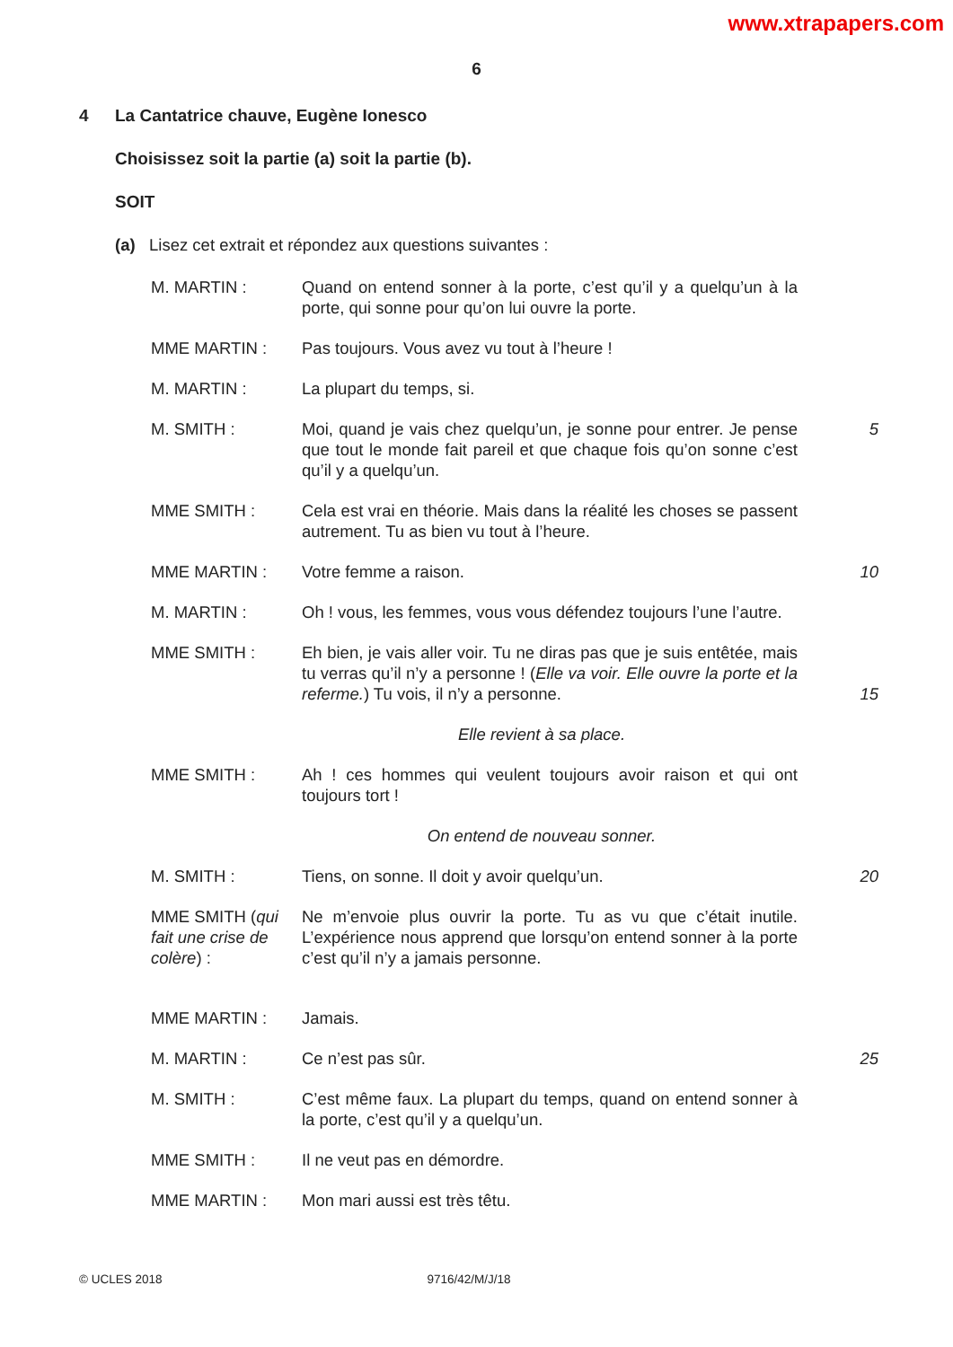www.xtrapapers.com
6
4 La Cantatrice chauve, Eugène Ionesco
Choisissez soit la partie (a) soit la partie (b).
SOIT
(a) Lisez cet extrait et répondez aux questions suivantes :
| M. MARTIN : | Quand on entend sonner à la porte, c’est qu’il y a quelqu’un à la porte, qui sonne pour qu’on lui ouvre la porte. | |
| MME MARTIN : | Pas toujours. Vous avez vu tout à l’heure ! | |
| M. MARTIN : | La plupart du temps, si. | |
| M. SMITH : | Moi, quand je vais chez quelqu’un, je sonne pour entrer. Je pense que tout le monde fait pareil et que chaque fois qu’on sonne c’est qu’il y a quelqu’un. | 5 |
| MME SMITH : | Cela est vrai en théorie. Mais dans la réalité les choses se passent autrement. Tu as bien vu tout à l’heure. | |
| MME MARTIN : | Votre femme a raison. | 10 |
| M. MARTIN : | Oh ! vous, les femmes, vous vous défendez toujours l’une l’autre. | |
| MME SMITH : | Eh bien, je vais aller voir. Tu ne diras pas que je suis entêtée, mais tu verras qu’il n’y a personne ! ( Elle va voir. Elle ouvre la porte et la referme. ) Tu vois, il n’y a personne. | 15 |
| Elle revient à sa place. | | |
| MME SMITH : | Ah ! ces hommes qui veulent toujours avoir raison et qui ont toujours tort ! | |
| On entend de nouveau sonner. | | |
| M. SMITH : | Tiens, on sonne. Il doit y avoir quelqu’un. | 20 |
| MME SMITH ( qui fait une crise de colère ) : | Ne m’envoie plus ouvrir la porte. Tu as vu que c’était inutile. L’expérience nous apprend que lorsqu’on entend sonner à la porte c’est qu’il n’y a jamais personne. | |
| MME MARTIN : | Jamais. | |
| M. MARTIN : | Ce n’est pas sûr. | 25 |
| M. SMITH : | C’est même faux. La plupart du temps, quand on entend sonner à la porte, c’est qu’il y a quelqu’un. | |
| MME SMITH : | Il ne veut pas en démordre. | |
| MME MARTIN : | Mon mari aussi est très têtu. | |
© UCLES 2018 9716/42/M/J/18